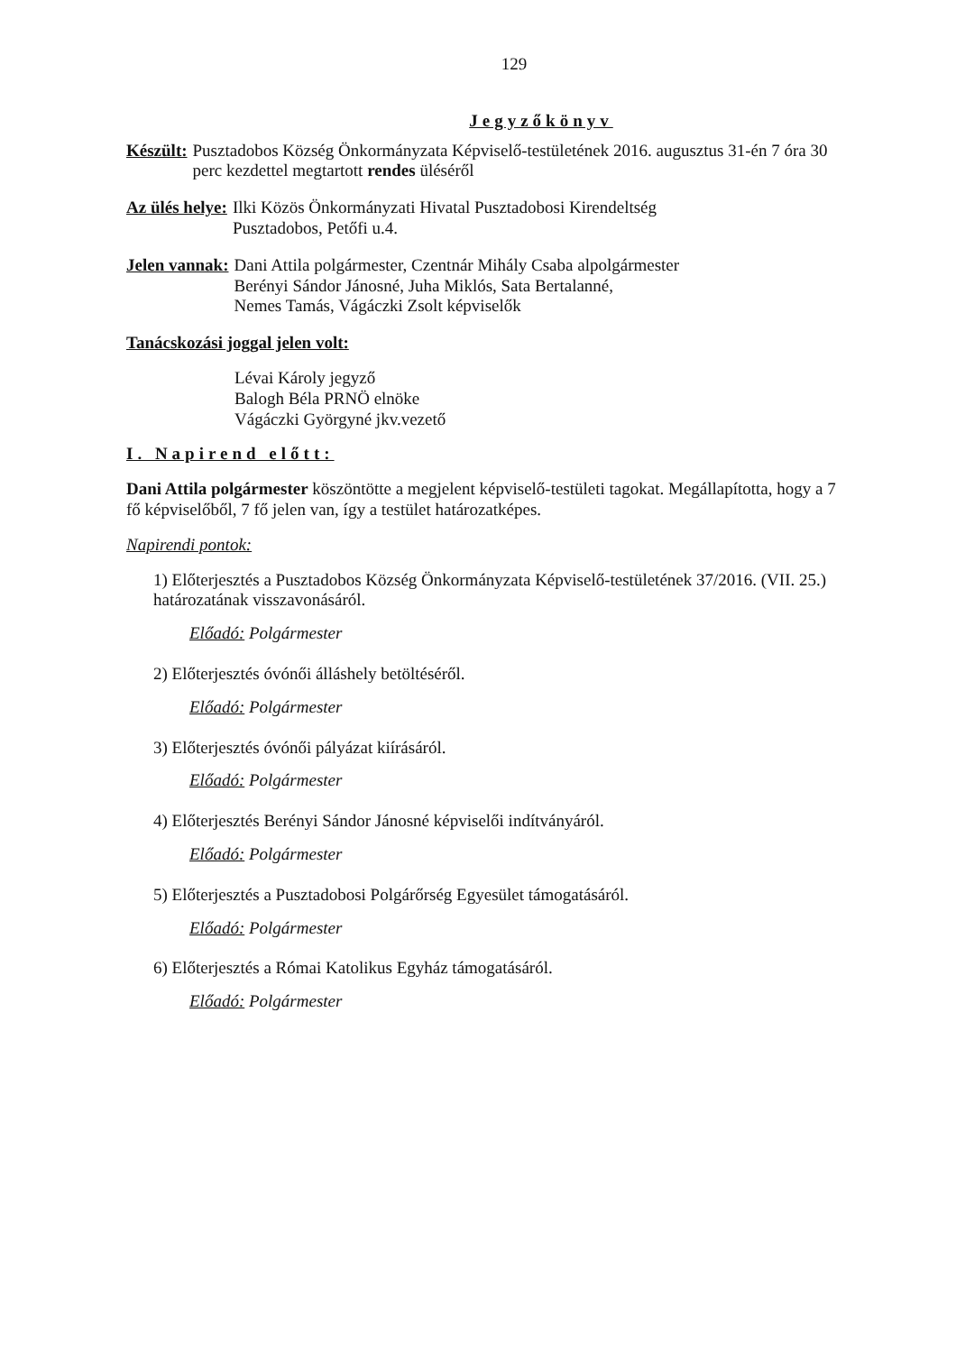129
Jegyzőkönyv
Készült: Pusztadobos Község Önkormányzata Képviselő-testületének 2016. augusztus 31-én 7 óra 30 perc kezdettel megtartott rendes üléséről
Az ülés helye: Ilki Közös Önkormányzati Hivatal Pusztadobosi Kirendeltség
Pusztadobos, Petőfi u.4.
Jelen vannak: Dani Attila polgármester, Czentnár Mihály Csaba alpolgármester
Berényi Sándor Jánosné, Juha Miklós, Sata Bertalanné,
Nemes Tamás, Vágáczki Zsolt képviselők
Tanácskozási joggal jelen volt:
Lévai Károly jegyző
Balogh Béla PRNÖ elnöke
Vágáczki Györgyné jkv.vezető
I. Napirend előtt:
Dani Attila polgármester köszöntötte a megjelent képviselő-testületi tagokat. Megállapította, hogy a 7 fő képviselőből, 7 fő jelen van, így a testület határozatképes.
Napirendi pontok:
1) Előterjesztés a Pusztadobos Község Önkormányzata Képviselő-testületének 37/2016. (VII. 25.) határozatának visszavonásáról.
Előadó: Polgármester
2) Előterjesztés óvónői álláshely betöltéséről.
Előadó: Polgármester
3) Előterjesztés óvónői pályázat kiírásáról.
Előadó: Polgármester
4) Előterjesztés Berényi Sándor Jánosné képviselői indítványáról.
Előadó: Polgármester
5) Előterjesztés a Pusztadobosi Polgárőrség Egyesület támogatásáról.
Előadó: Polgármester
6) Előterjesztés a Római Katolikus Egyház támogatásáról.
Előadó: Polgármester